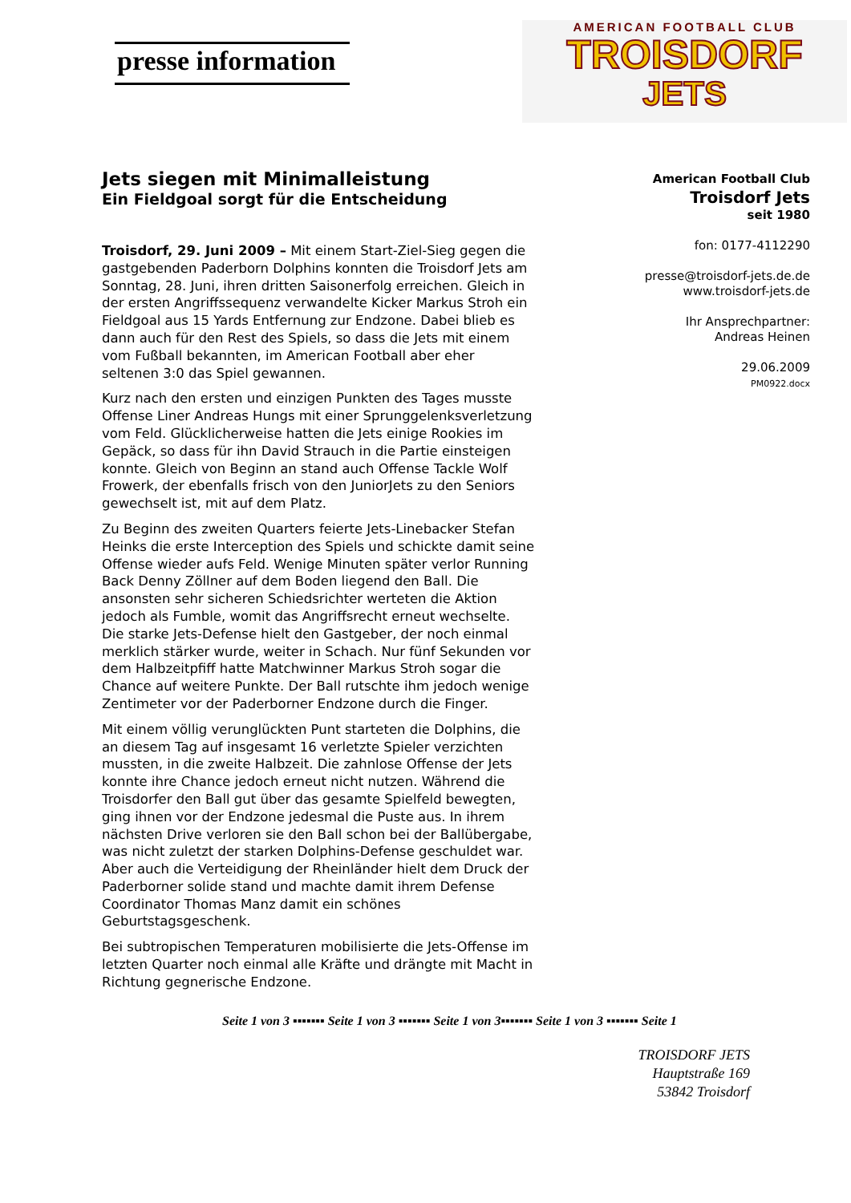presse information
AMERICAN FOOTBALL CLUB
TROISDORF
JETS
Jets siegen mit Minimalleistung
Ein Fieldgoal sorgt für die Entscheidung
Troisdorf, 29. Juni 2009 – Mit einem Start-Ziel-Sieg gegen die gastgebenden Paderborn Dolphins konnten die Troisdorf Jets am Sonntag, 28. Juni, ihren dritten Saisonerfolg erreichen. Gleich in der ersten Angriffssequenz verwandelte Kicker Markus Stroh ein Fieldgoal aus 15 Yards Entfernung zur Endzone. Dabei blieb es dann auch für den Rest des Spiels, so dass die Jets mit einem vom Fußball bekannten, im American Football aber eher seltenen 3:0 das Spiel gewannen.
Kurz nach den ersten und einzigen Punkten des Tages musste Offense Liner Andreas Hungs mit einer Sprunggelenksverletzung vom Feld. Glücklicherweise hatten die Jets einige Rookies im Gepäck, so dass für ihn David Strauch in die Partie einsteigen konnte. Gleich von Beginn an stand auch Offense Tackle Wolf Frowerk, der ebenfalls frisch von den JuniorJets zu den Seniors gewechselt ist, mit auf dem Platz.
Zu Beginn des zweiten Quarters feierte Jets-Linebacker Stefan Heinks die erste Interception des Spiels und schickte damit seine Offense wieder aufs Feld. Wenige Minuten später verlor Running Back Denny Zöllner auf dem Boden liegend den Ball. Die ansonsten sehr sicheren Schiedsrichter werteten die Aktion jedoch als Fumble, womit das Angriffsrecht erneut wechselte. Die starke Jets-Defense hielt den Gastgeber, der noch einmal merklich stärker wurde, weiter in Schach. Nur fünf Sekunden vor dem Halbzeitpfiff hatte Matchwinner Markus Stroh sogar die Chance auf weitere Punkte. Der Ball rutschte ihm jedoch wenige Zentimeter vor der Paderborner Endzone durch die Finger.
Mit einem völlig verunglückten Punt starteten die Dolphins, die an diesem Tag auf insgesamt 16 verletzte Spieler verzichten mussten, in die zweite Halbzeit. Die zahnlose Offense der Jets konnte ihre Chance jedoch erneut nicht nutzen. Während die Troisdorfer den Ball gut über das gesamte Spielfeld bewegten, ging ihnen vor der Endzone jedesmal die Puste aus. In ihrem nächsten Drive verloren sie den Ball schon bei der Ballübergabe, was nicht zuletzt der starken Dolphins-Defense geschuldet war. Aber auch die Verteidigung der Rheinländer hielt dem Druck der Paderborner solide stand und machte damit ihrem Defense Coordinator Thomas Manz damit ein schönes Geburtstagsgeschenk.
Bei subtropischen Temperaturen mobilisierte die Jets-Offense im letzten Quarter noch einmal alle Kräfte und drängte mit Macht in Richtung gegnerische Endzone.
American Football Club
Troisdorf Jets
seit 1980
fon: 0177-4112290
presse@troisdorf-jets.de.de
www.troisdorf-jets.de
Ihr Ansprechpartner:
Andreas Heinen
29.06.2009
PM0922.docx
Seite 1 von 3 ▪▪▪▪▪▪▪ Seite 1 von 3 ▪▪▪▪▪▪▪ Seite 1 von 3▪▪▪▪▪▪▪ Seite 1 von 3 ▪▪▪▪▪▪▪ Seite 1
TROISDORF JETS
Hauptstraße 169
53842 Troisdorf